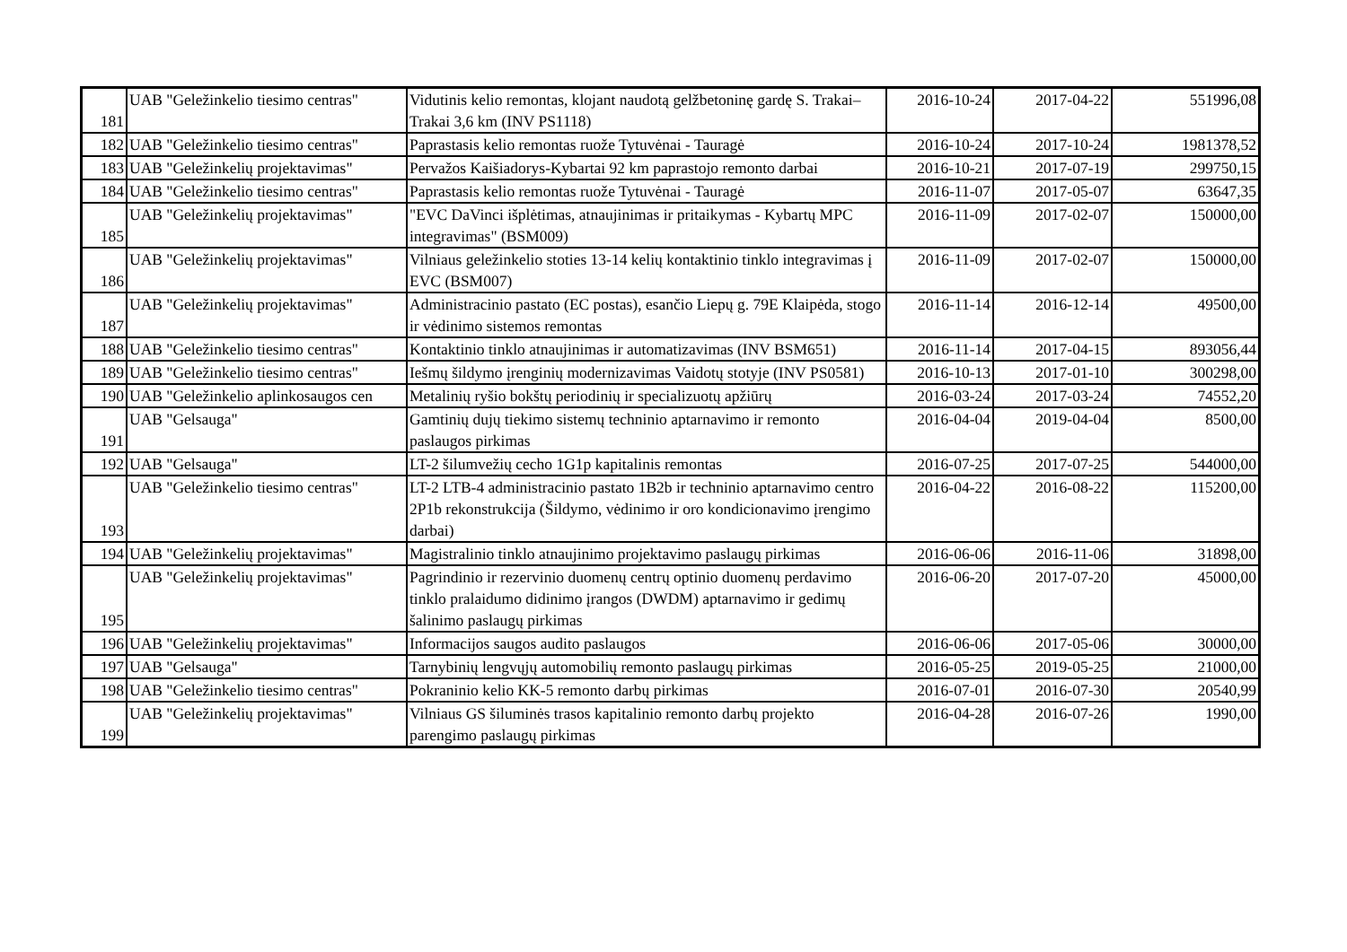| 181 | UAB "Geležinkelio tiesimo centras" | Vidutinis kelio remontas, klojant naudotą gelžbetoninę gardę S. Trakai–Trakai 3,6 km (INV PS1118) | 2016-10-24 | 2017-04-22 | 551996,08 |
| 182 | UAB "Geležinkelio tiesimo centras" | Paprastasis kelio remontas ruože Tytuvėnai - Tauragė | 2016-10-24 | 2017-10-24 | 1981378,52 |
| 183 | UAB "Geležinkelių projektavimas" | Pervažos Kaišiadorys-Kybartai 92 km paprastojo remonto darbai | 2016-10-21 | 2017-07-19 | 299750,15 |
| 184 | UAB "Geležinkelio tiesimo centras" | Paprastasis kelio remontas ruože Tytuvėnai - Tauragė | 2016-11-07 | 2017-05-07 | 63647,35 |
| 185 | UAB "Geležinkelių projektavimas" | "EVC DaVinci išplėtimas, atnaujinimas ir pritaikymas - Kybartų MPC integravimas" (BSM009) | 2016-11-09 | 2017-02-07 | 150000,00 |
| 186 | UAB "Geležinkelių projektavimas" | Vilniaus geležinkelio stoties 13-14 kelių kontaktinio tinklo integravimas į EVC (BSM007) | 2016-11-09 | 2017-02-07 | 150000,00 |
| 187 | UAB "Geležinkelių projektavimas" | Administracinio pastato (EC postas), esančio Liepų g. 79E Klaipėda, stogo ir vėdinimo sistemos remontas | 2016-11-14 | 2016-12-14 | 49500,00 |
| 188 | UAB "Geležinkelio tiesimo centras" | Kontaktinio tinklo atnaujinimas ir automatizavimas (INV BSM651) | 2016-11-14 | 2017-04-15 | 893056,44 |
| 189 | UAB "Geležinkelio tiesimo centras" | Iešmų šildymo įrenginių modernizavimas Vaidotų stotyje (INV PS0581) | 2016-10-13 | 2017-01-10 | 300298,00 |
| 190 | UAB "Geležinkelio aplinkosaugos cen | Metalinių ryšio bokštų periodinių ir specializuotų apžiūrų | 2016-03-24 | 2017-03-24 | 74552,20 |
| 191 | UAB "Gelsauga" | Gamtinių dujų tiekimo sistemų techninio aptarnavimo ir remonto paslaugos pirkimas | 2016-04-04 | 2019-04-04 | 8500,00 |
| 192 | UAB "Gelsauga" | LT-2 šilumvežių cecho 1G1p kapitalinis remontas | 2016-07-25 | 2017-07-25 | 544000,00 |
| 193 | UAB "Geležinkelio tiesimo centras" | LT-2 LTB-4 administracinio pastato 1B2b ir techninio aptarnavimo centro 2P1b rekonstrukcija (Šildymo, vėdinimo ir oro kondicionavimo įrengimo darbai) | 2016-04-22 | 2016-08-22 | 115200,00 |
| 194 | UAB "Geležinkelių projektavimas" | Magistralinio tinklo atnaujinimo projektavimo paslaugų pirkimas | 2016-06-06 | 2016-11-06 | 31898,00 |
| 195 | UAB "Geležinkelių projektavimas" | Pagrindinio ir rezervinio duomenų centrų optinio duomenų perdavimo tinklo pralaidumo didinimo įrangos (DWDM) aptarnavimo ir gedimų šalinimo paslaugų pirkimas | 2016-06-20 | 2017-07-20 | 45000,00 |
| 196 | UAB "Geležinkelių projektavimas" | Informacijos saugos audito paslaugos | 2016-06-06 | 2017-05-06 | 30000,00 |
| 197 | UAB "Gelsauga" | Tarnybinių lengvųjų automobilių remonto paslaugų pirkimas | 2016-05-25 | 2019-05-25 | 21000,00 |
| 198 | UAB "Geležinkelio tiesimo centras" | Pokraninio kelio KK-5 remonto darbų pirkimas | 2016-07-01 | 2016-07-30 | 20540,99 |
| 199 | UAB "Geležinkelių projektavimas" | Vilniaus GS šiluminės trasos kapitalinio remonto darbų projekto parengimo paslaugų pirkimas | 2016-04-28 | 2016-07-26 | 1990,00 |